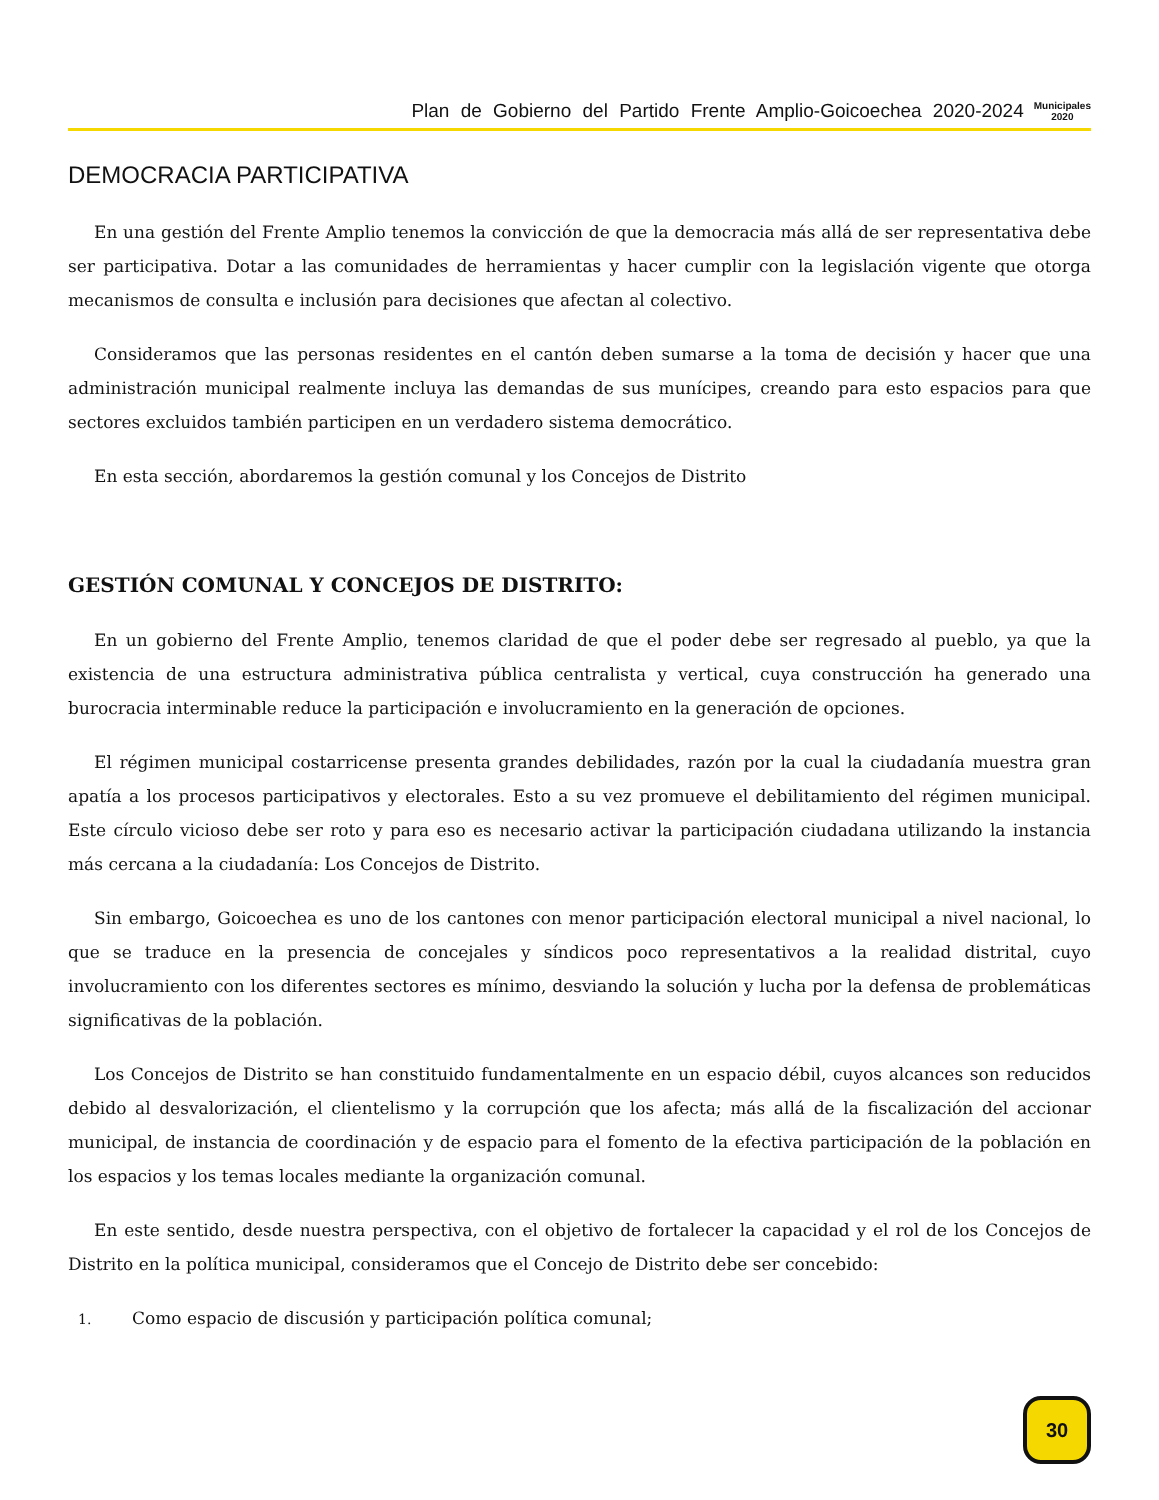Plan de Gobierno del Partido Frente Amplio-Goicoechea 2020-2024 Municipales
2020
DEMOCRACIA PARTICIPATIVA
En una gestión del Frente Amplio tenemos la convicción de que la democracia más allá de ser representativa debe ser participativa. Dotar a las comunidades de herramientas y hacer cumplir con la legislación vigente que otorga mecanismos de consulta e inclusión para decisiones que afectan al colectivo.
Consideramos que las personas residentes en el cantón deben sumarse a la toma de decisión y hacer que una administración municipal realmente incluya las demandas de sus munícipes, creando para esto espacios para que sectores excluidos también participen en un verdadero sistema democrático.
En esta sección, abordaremos la gestión comunal y los Concejos de Distrito
GESTIÓN COMUNAL Y CONCEJOS DE DISTRITO:
En un gobierno del Frente Amplio, tenemos claridad de que el poder debe ser regresado al pueblo, ya que la existencia de una estructura administrativa pública centralista y vertical, cuya construcción ha generado una burocracia interminable reduce la participación e involucramiento en la generación de opciones.
El régimen municipal costarricense presenta grandes debilidades, razón por la cual la ciudadanía muestra gran apatía a los procesos participativos y electorales. Esto a su vez promueve el debilitamiento del régimen municipal. Este círculo vicioso debe ser roto y para eso es necesario activar la participación ciudadana utilizando la instancia más cercana a la ciudadanía: Los Concejos de Distrito.
Sin embargo, Goicoechea es uno de los cantones con menor participación electoral municipal a nivel nacional, lo que se traduce en la presencia de concejales y síndicos poco representativos a la realidad distrital, cuyo involucramiento con los diferentes sectores es mínimo, desviando la solución y lucha por la defensa de problemáticas significativas de la población.
Los Concejos de Distrito se han constituido fundamentalmente en un espacio débil, cuyos alcances son reducidos debido al desvalorización, el clientelismo y la corrupción que los afecta; más allá de la fiscalización del accionar municipal, de instancia de coordinación y de espacio para el fomento de la efectiva participación de la población en los espacios y los temas locales mediante la organización comunal.
En este sentido, desde nuestra perspectiva, con el objetivo de fortalecer la capacidad y el rol de los Concejos de Distrito en la política municipal, consideramos que el Concejo de Distrito debe ser concebido:
1. Como espacio de discusión y participación política comunal;
30